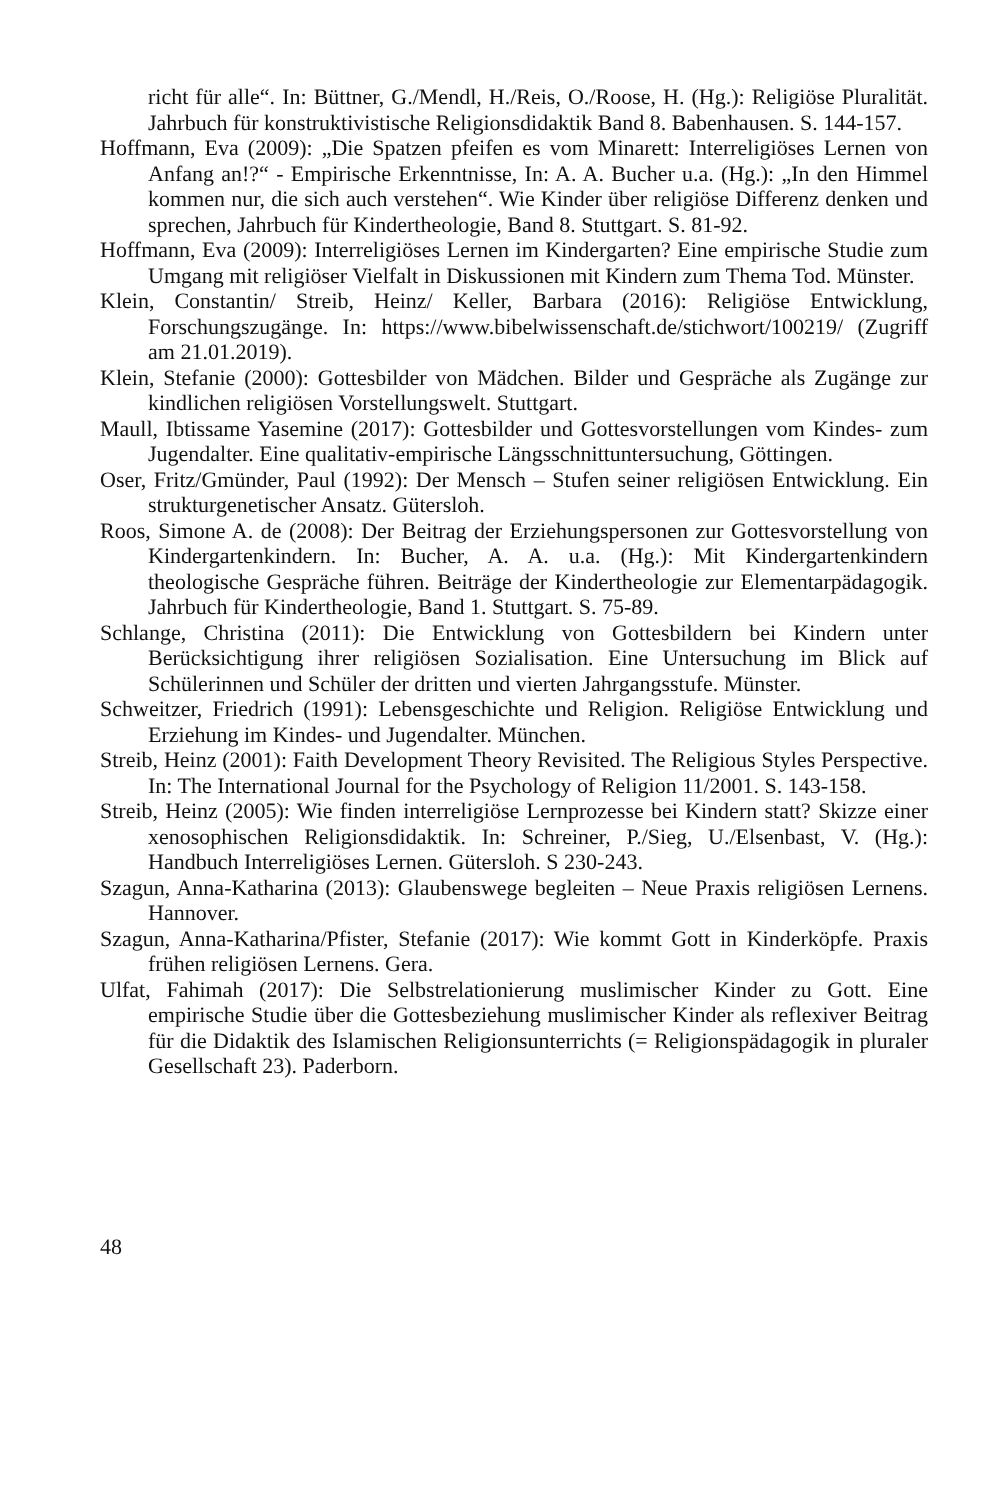richt für alle“. In: Büttner, G./Mendl, H./Reis, O./Roose, H. (Hg.): Religiöse Pluralität. Jahrbuch für konstruktivistische Religionsdidaktik Band 8. Babenhausen. S. 144-157.
Hoffmann, Eva (2009): „Die Spatzen pfeifen es vom Minarett: Interreligiöses Lernen von Anfang an!?“ - Empirische Erkenntnisse, In: A. A. Bucher u.a. (Hg.): „In den Himmel kommen nur, die sich auch verstehen“. Wie Kinder über religiöse Differenz denken und sprechen, Jahrbuch für Kindertheologie, Band 8. Stuttgart. S. 81-92.
Hoffmann, Eva (2009): Interreligiöses Lernen im Kindergarten? Eine empirische Studie zum Umgang mit religiöser Vielfalt in Diskussionen mit Kindern zum Thema Tod. Münster.
Klein, Constantin/ Streib, Heinz/ Keller, Barbara (2016): Religiöse Entwicklung, Forschungszugänge. In: https://www.bibelwissenschaft.de/stichwort/100219/ (Zugriff am 21.01.2019).
Klein, Stefanie (2000): Gottesbilder von Mädchen. Bilder und Gespräche als Zugänge zur kindlichen religiösen Vorstellungswelt. Stuttgart.
Maull, Ibtissame Yasemine (2017): Gottesbilder und Gottesvorstellungen vom Kindes- zum Jugendalter. Eine qualitativ-empirische Längsschnittuntersuchung, Göttingen.
Oser, Fritz/Gmünder, Paul (1992): Der Mensch – Stufen seiner religiösen Entwicklung. Ein strukturgenetischer Ansatz. Gütersloh.
Roos, Simone A. de (2008): Der Beitrag der Erziehungspersonen zur Gottesvorstellung von Kindergartenkindern. In: Bucher, A. A. u.a. (Hg.): Mit Kindergartenkindern theologische Gespräche führen. Beiträge der Kindertheologie zur Elementarpädagogik. Jahrbuch für Kindertheologie, Band 1. Stuttgart. S. 75-89.
Schlange, Christina (2011): Die Entwicklung von Gottesbildern bei Kindern unter Berücksichtigung ihrer religiösen Sozialisation. Eine Untersuchung im Blick auf Schülerinnen und Schüler der dritten und vierten Jahrgangsstufe. Münster.
Schweitzer, Friedrich (1991): Lebensgeschichte und Religion. Religiöse Entwicklung und Erziehung im Kindes- und Jugendalter. München.
Streib, Heinz (2001): Faith Development Theory Revisited. The Religious Styles Perspective. In: The International Journal for the Psychology of Religion 11/2001. S. 143-158.
Streib, Heinz (2005): Wie finden interreligiöse Lernprozesse bei Kindern statt? Skizze einer xenosophischen Religionsdidaktik. In: Schreiner, P./Sieg, U./Elsenbast, V. (Hg.): Handbuch Interreligiöses Lernen. Gütersloh. S 230-243.
Szagun, Anna-Katharina (2013): Glaubenswege begleiten – Neue Praxis religiösen Lernens. Hannover.
Szagun, Anna-Katharina/Pfister, Stefanie (2017): Wie kommt Gott in Kinderköpfe. Praxis frühen religiösen Lernens. Gera.
Ulfat, Fahimah (2017): Die Selbstrelationierung muslimischer Kinder zu Gott. Eine empirische Studie über die Gottesbeziehung muslimischer Kinder als reflexiver Beitrag für die Didaktik des Islamischen Religionsunterrichts (= Religionspädagogik in pluraler Gesellschaft 23). Paderborn.
48